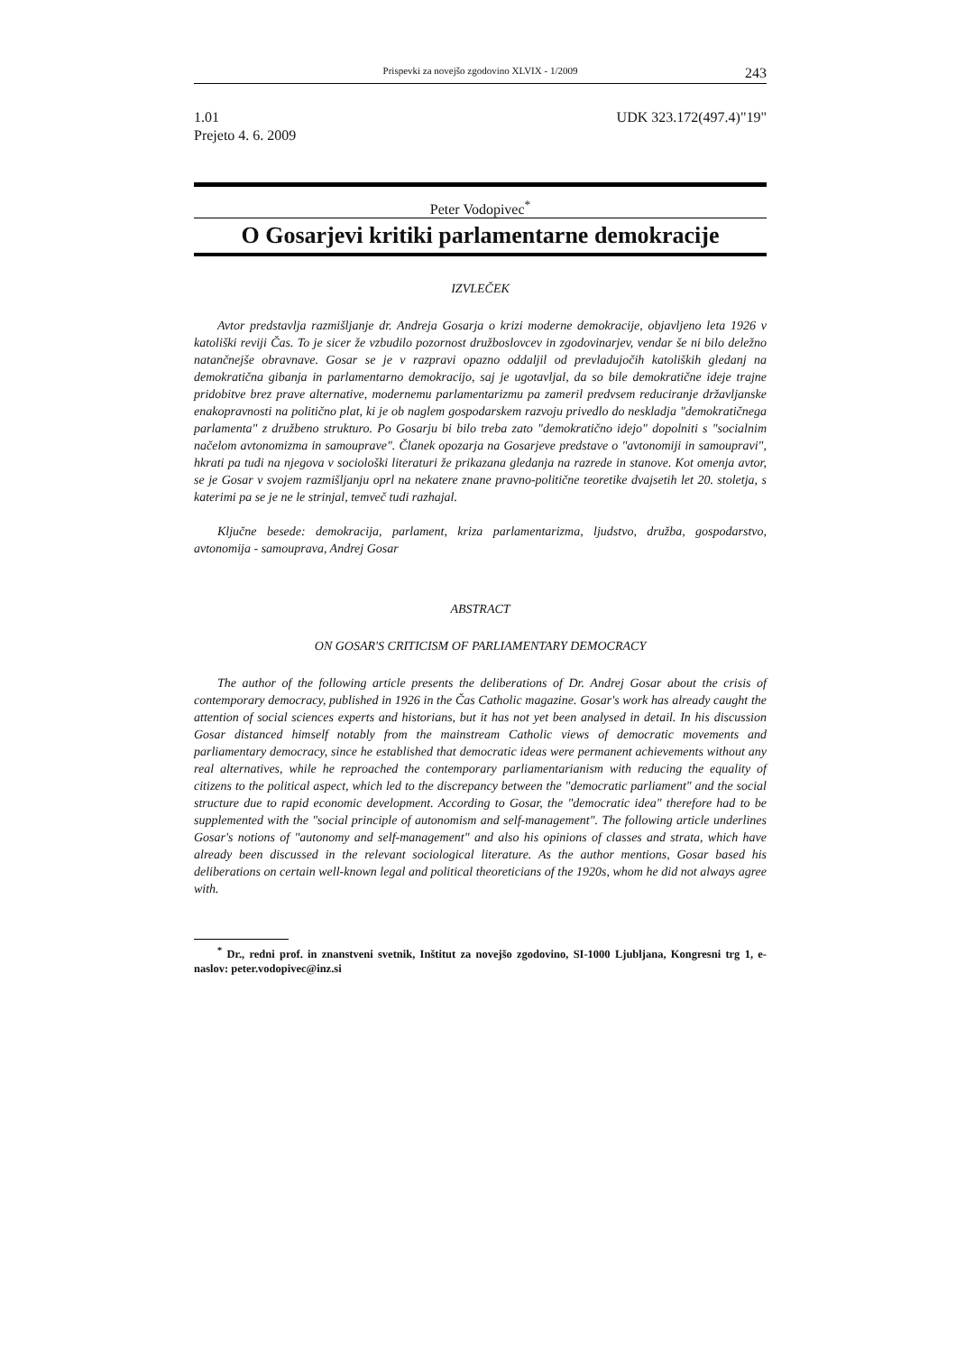Prispevki za novejšo zgodovino XLVIX - 1/2009 243
1.01 UDK 323.172(497.4)"19"
Prejeto 4. 6. 2009
Peter Vodopivec<sup>*</sup>
O Gosarjevi kritiki parlamentarne demokracije
IZVLEČEK
Avtor predstavlja razmišljanje dr. Andreja Gosarja o krizi moderne demokracije, objavljeno leta 1926 v katoliški reviji Čas. To je sicer že vzbudilo pozornost družboslovcev in zgodovinarjev, vendar še ni bilo deležno natančnejše obravnave. Gosar se je v razpravi opazno oddaljil od prevladujočih katoliških gledanj na demokratična gibanja in parlamentarno demokracijo, saj je ugotavljal, da so bile demokratične ideje trajne pridobitve brez prave alternative, modernemu parlamentarizmu pa zameril predvsem reduciranje državljanske enakopravnosti na politično plat, ki je ob naglem gospodarskem razvoju privedlo do neskladja "demokratičnega parlamenta" z družbeno strukturo. Po Gosarju bi bilo treba zato "demokratično idejo" dopolniti s "socialnim načelom avtonomizma in samouprave". Članek opozarja na Gosarjeve predstave o "avtonomiji in samoupravi", hkrati pa tudi na njegova v sociološki literaturi že prikazana gledanja na razrede in stanove. Kot omenja avtor, se je Gosar v svojem razmišljanju oprl na nekatere znane pravno-politične teoretike dvajsetih let 20. stoletja, s katerimi pa se je ne le strinjal, temveč tudi razhajal.
Ključne besede: demokracija, parlament, kriza parlamentarizma, ljudstvo, družba, gospodarstvo, avtonomija - samouprava, Andrej Gosar
ABSTRACT
ON GOSAR'S CRITICISM OF PARLIAMENTARY DEMOCRACY
The author of the following article presents the deliberations of Dr. Andrej Gosar about the crisis of contemporary democracy, published in 1926 in the Čas Catholic magazine. Gosar's work has already caught the attention of social sciences experts and historians, but it has not yet been analysed in detail. In his discussion Gosar distanced himself notably from the mainstream Catholic views of democratic movements and parliamentary democracy, since he established that democratic ideas were permanent achievements without any real alternatives, while he reproached the contemporary parliamentarianism with reducing the equality of citizens to the political aspect, which led to the discrepancy between the "democratic parliament" and the social structure due to rapid economic development. According to Gosar, the "democratic idea" therefore had to be supplemented with the "social principle of autonomism and self-management". The following article underlines Gosar's notions of "autonomy and self-management" and also his opinions of classes and strata, which have already been discussed in the relevant sociological literature. As the author mentions, Gosar based his deliberations on certain well-known legal and political theoreticians of the 1920s, whom he did not always agree with.
<sup>*</sup> Dr., redni prof. in znanstveni svetnik, Inštitut za novejšo zgodovino, SI-1000 Ljubljana, Kongresni trg 1, e-naslov: peter.vodopivec@inz.si